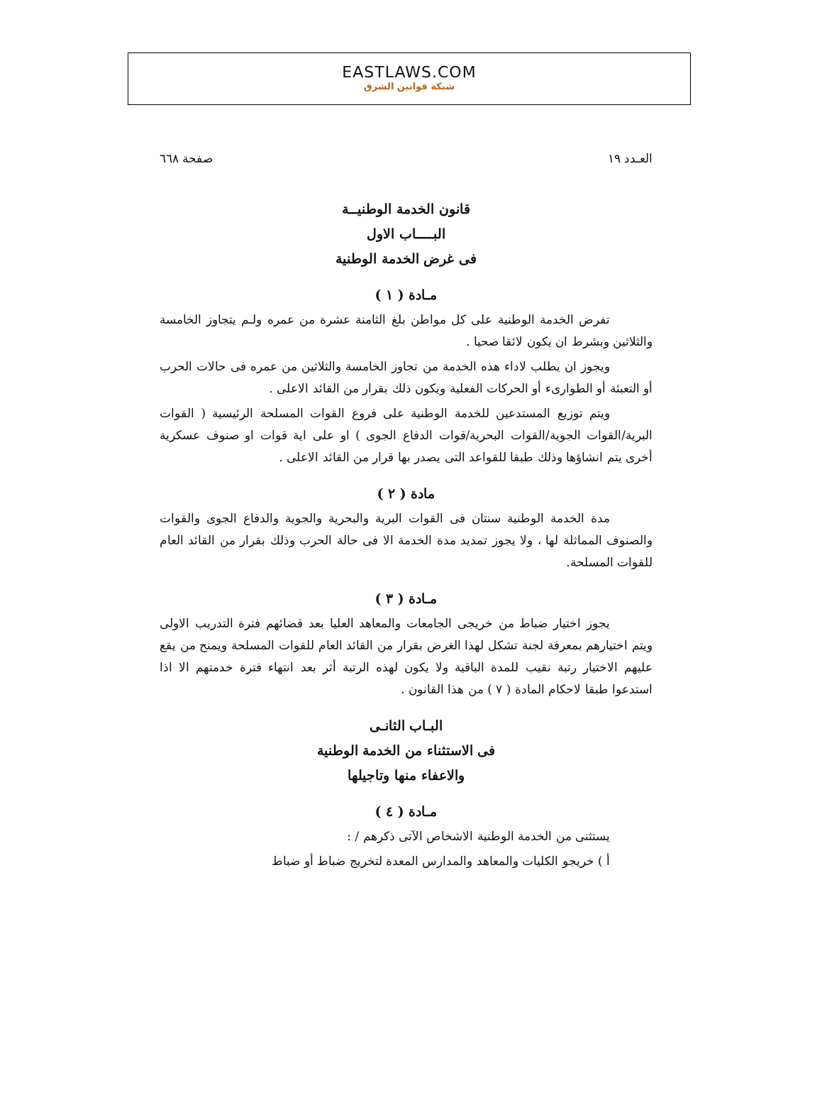EASTLAWS.COM
شبكة قوانين الشرق
العـدد ١٩ صفحة ٦٦٨
قانون الخدمة الوطنيــة
البــــاب الاول
فى غرض الخدمة الوطنية
مـادة ( ١ )
تفرض الخدمة الوطنية على كل مواطن بلغ الثامنة عشرة من عمره ولـم يتجاوز الخامسة والثلاثين وبشرط ان يكون لائقا صحيا .
ويجوز ان يطلب لاداء هذه الخدمة من تجاوز الخامسة والثلاثين من عمره فى حالات الحرب أو التعبئة أو الطوارىء أو الحركات الفعلية ويكون ذلك بقرار من القائد الاعلى .
ويتم توزيع المستدعين للخدمة الوطنية على فروع القوات المسلحة الرئيسية ( القوات البرية/القوات الجوية/القوات البحرية/قوات الدفاع الجوى ) او على اية قوات او صنوف عسكرية أخرى يتم انشاؤها وذلك طبقا للقواعد التى يصدر بها قرار من القائد الاعلى .
مادة ( ٢ )
مدة الخدمة الوطنية سنتان فى القوات البرية والبحرية والجوية والدفاع الجوى والقوات والصنوف المماثلة لها ، ولا يجوز تمديد مدة الخدمة الا فى حالة الحرب وذلك بقرار من القائد العام للقوات المسلحة.
مـادة ( ٣ )
يجوز اختيار ضباط من خريجى الجامعات والمعاهد العليا بعد قضائهم فترة التدريب الاولى ويتم اختيارهم بمعرفة لجنة تشكل لهذا الغرض بقرار من القائد العام للقوات المسلحة ويمنح من يقع عليهم الاختيار رتبة نقيب للمدة الباقية ولا يكون لهذه الرتبة أثر بعد انتهاء فترة خدمتهم الا اذا استدعوا طبقا لاحكام المادة ( ٧ ) من هذا القانون .
البـاب الثانـى
فى الاستثناء من الخدمة الوطنية
والاعفاء منها وتاجيلها
مـادة ( ٤ )
يستثنى من الخدمة الوطنية الاشخاص الآتى ذكرهم / :
أ ) خريجو الكليات والمعاهد والمدارس المعدة لتخريج ضباط أو ضباط